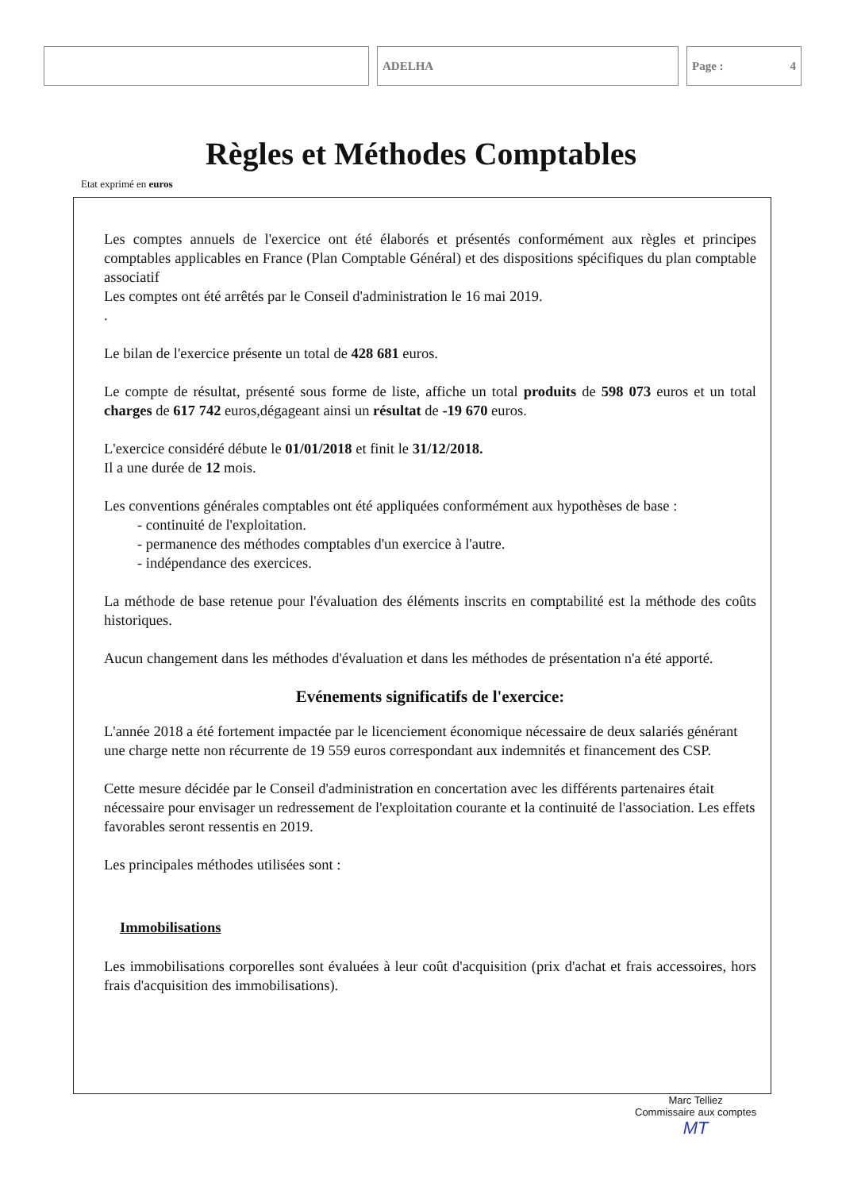ADELHA Page : 4
Règles et Méthodes Comptables
Etat exprimé en euros
Les comptes annuels de l'exercice ont été élaborés et présentés conformément aux règles et principes comptables applicables en France (Plan Comptable Général) et des dispositions spécifiques du plan comptable associatif
Les comptes ont été arrêtés par le Conseil d'administration le 16 mai 2019.
.
Le bilan de l'exercice présente un total de 428 681 euros.
Le compte de résultat, présenté sous forme de liste, affiche un total produits de 598 073 euros et un total charges de 617 742 euros,dégageant ainsi un résultat de -19 670 euros.
L'exercice considéré débute le 01/01/2018 et finit le 31/12/2018.
Il a une durée de 12 mois.
Les conventions générales comptables ont été appliquées conformément aux hypothèses de base :
- continuité de l'exploitation.
- permanence des méthodes comptables d'un exercice à l'autre.
- indépendance des exercices.
La méthode de base retenue pour l'évaluation des éléments inscrits en comptabilité est la méthode des coûts historiques.
Aucun changement dans les méthodes d'évaluation et dans les méthodes de présentation n'a été apporté.
Evénements significatifs de l'exercice:
L'année 2018 a été fortement impactée par le licenciement économique nécessaire de deux salariés générant une charge nette non récurrente de 19 559 euros correspondant aux indemnités et financement des CSP.
Cette mesure décidée par le Conseil d'administration en concertation avec les différents partenaires était nécessaire pour envisager un redressement de l'exploitation courante et la continuité de l'association. Les effets favorables seront ressentis en 2019.
Les principales méthodes utilisées sont :
Immobilisations
Les immobilisations corporelles sont évaluées à leur coût d'acquisition (prix d'achat et frais accessoires, hors frais d'acquisition des immobilisations).
Marc Telliez
Commissaire aux comptes
MT